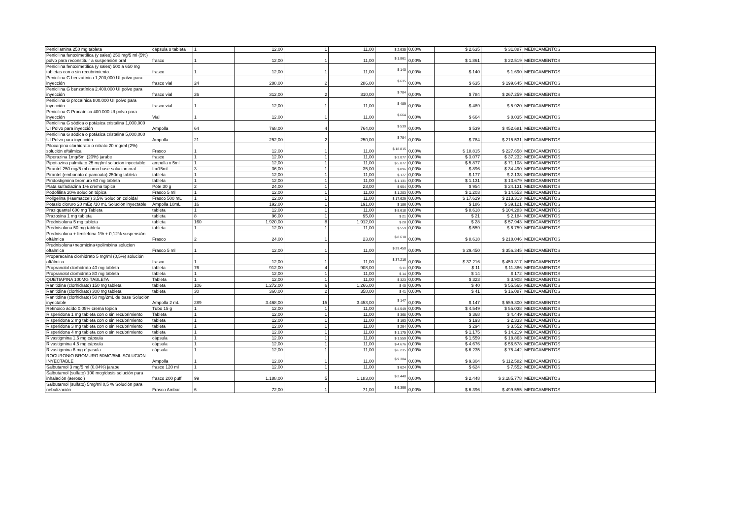| Penicilamina 250 mg tableta | cápsula o tableta | 1 | 12,00 | 1 | 11,00 | $ 2.635 | 0,00% | $ 2.635 | $ 31.887 | MEDICAMENTOS |
| Penicilina fenoximetílica (y sales) 250 mg/5 ml (5%) polvo para reconstituir a suspensión oral | frasco | 1 | 12,00 | 1 | 11,00 | $ 1.861 | 0,00% | $ 1.861 | $ 22.519 | MEDICAMENTOS |
| Penicilina fenoximetílica (y sales) 500 a 650 mg tabletas con o sin recubrimiento. | frasco | 1 | 12,00 | 1 | 11,00 | $ 140 | 0,00% | $ 140 | $ 1.690 | MEDICAMENTOS |
| Penicilina G benzatínica 1,200,000 UI polvo para inyección | frasco vial | 24 | 288,00 | 2 | 286,00 | $ 635 | 0,00% | $ 635 | $ 199.645 | MEDICAMENTOS |
| Penicilina G benzatínica 2.400.000 UI polvo para inyección | frasco vial | 26 | 312,00 | 2 | 310,00 | $ 784 | 0,00% | $ 784 | $ 267.259 | MEDICAMENTOS |
| Penicilina G procaínica 800.000 UI polvo para inyección | frasco vial | 1 | 12,00 | 1 | 11,00 | $ 489 | 0,00% | $ 489 | $ 5.920 | MEDICAMENTOS |
| Penicilina G Procaínica 400.000 UI polvo para inyección | Vial | 1 | 12,00 | 1 | 11,00 | $ 664 | 0,00% | $ 664 | $ 8.035 | MEDICAMENTOS |
| Penicilina G sódica o potásica cristalina 1,000,000 UI Polvo para inyección | Ampolla | 64 | 768,00 | 4 | 764,00 | $ 539 | 0,00% | $ 539 | $ 452.681 | MEDICAMENTOS |
| Penicilina G sódica o potásica cristalina 5,000,000 UI Polvo para inyección | Ampolla | 21 | 252,00 | 2 | 250,00 | $ 784 | 0,00% | $ 784 | $ 215.531 | MEDICAMENTOS |
| Pilocarpina clorhidrato o nitrato 20 mg/ml (2%) solución oftálmica | Frasco | 1 | 12,00 | 1 | 11,00 | $ 18.815 | 0,00% | $ 18.815 | $ 227.658 | MEDICAMENTOS |
| Piperazina 1mg/5ml (20%) jarabe | frasco | 1 | 12,00 | 1 | 11,00 | $ 3.077 | 0,00% | $ 3.077 | $ 37.232 | MEDICAMENTOS |
| Pipotiazina palmitato 25 mg/ml solucion inyectable | ampolla x 5ml | 1 | 12,00 | 1 | 11,00 | $ 5.877 | 0,00% | $ 5.877 | $ 71.108 | MEDICAMENTOS |
| Pirantel 250 mg/5 ml como base solucion oral | fcx15ml | 3 | 36,00 | 1 | 35,00 | $ 896 | 0,00% | $ 896 | $ 34.490 | MEDICAMENTOS |
| Pirantel (embonato ó pamoato) 250mg tableta | tableta | 1 | 12,00 | 1 | 11,00 | $ 177 | 0,00% | $ 177 | $ 2.138 | MEDICAMENTOS |
| Piridostigmina bromuro 60 mg tableta | tableta | 1 | 12,00 | 1 | 11,00 | $ 1.131 | 0,00% | $ 1.131 | $ 13.679 | MEDICAMENTOS |
| Plata sulfadiazina 1% crema topica | Pote 30 g | 2 | 24,00 | 1 | 23,00 | $ 954 | 0,00% | $ 954 | $ 24.131 | MEDICAMENTOS |
| Podofilina 20% solución tópica | Frasco 5 ml | 1 | 12,00 | 1 | 11,00 | $ 1.203 | 0,00% | $ 1.203 | $ 14.553 | MEDICAMENTOS |
| Poligelina (Haemaccel) 3,5% Solución coloidal | Frasco 500 mL | 1 | 12,00 | 1 | 11,00 | $ 17.629 | 0,00% | $ 17.629 | $ 213.313 | MEDICAMENTOS |
| Potasio cloruro 20 mEq /10 mL Solución inyectable | Ampolla 10mL | 16 | 192,00 | 1 | 191,00 | $ 186 | 0,00% | $ 186 | $ 39.121 | MEDICAMENTOS |
| Praziquantel 600 mg Tableta | tableta | 1 | 12,00 | 1 | 11,00 | $ 8.618 | 0,00% | $ 8.618 | $ 104.283 | MEDICAMENTOS |
| Prazosina 1 mg tableta | tableta | 8 | 96,00 | 1 | 95,00 | $ 21 | 0,00% | $ 21 | $ 2.184 | MEDICAMENTOS |
| Prednisolona 5 mg tableta | tableta | 160 | 1.920,00 | 8 | 1.912,00 | $ 28 | 0,00% | $ 28 | $ 57.943 | MEDICAMENTOS |
| Prednisolona 50 mg tableta | tableta | 1 | 12,00 | 1 | 11,00 | $ 559 | 0,00% | $ 559 | $ 6.759 | MEDICAMENTOS |
| Prednisolona + fenilefrina 1% + 0,12% suspensión oftálmica | Frasco | 2 | 24,00 | 1 | 23,00 | $ 8.618 | 0,00% | $ 8.618 | $ 218.046 | MEDICAMENTOS |
| Prednisolona+neomicina+polimixina solucion oftalmica | Frasco 5 ml | 1 | 12,00 | 1 | 11,00 | $ 29.450 | 0,00% | $ 29.450 | $ 356.345 | MEDICAMENTOS |
| Proparacaína clorhidrato 5 mg/ml (0,5%) solución oftálmica | frasco | 1 | 12,00 | 1 | 11,00 | $ 37.216 | 0,00% | $ 37.216 | $ 450.317 | MEDICAMENTOS |
| Propranolol clorhidrato 40 mg tableta | tableta | 76 | 912,00 | 4 | 908,00 | $ 11 | 0,00% | $ 11 | $ 11.386 | MEDICAMENTOS |
| Propranolol clorhidrato 80 mg tableta | tableta | 1 | 12,00 | 1 | 11,00 | $ 14 | 0,00% | $ 14 | $ 172 | MEDICAMENTOS |
| QUETIAPINA 100MG TABLETA | Tableta | 1 | 12,00 | 1 | 11,00 | $ 323 | 0,00% | $ 323 | $ 3.908 | MEDICAMENTOS |
| Ranitidina (clorhidrato) 150 mg tableta | tableta | 106 | 1.272,00 | 6 | 1.266,00 | $ 40 | 0,00% | $ 40 | $ 55.565 | MEDICAMENTOS |
| Ranitidina (clorhidrato) 300 mg tableta | tableta | 30 | 360,00 | 2 | 358,00 | $ 41 | 0,00% | $ 41 | $ 16.087 | MEDICAMENTOS |
| Ranitidina (clorhidrato) 50 mg/2mL de base Solución inyectable | Ampolla 2 mL | 289 | 3.468,00 | 15 | 3.453,00 | $ 147 | 0,00% | $ 147 | $ 559.300 | MEDICAMENTOS |
| Retinoico ácido 0,05% crema topica | Tubo 15 g | 1 | 12,00 | 1 | 11,00 | $ 4.549 | 0,00% | $ 4.549 | $ 55.038 | MEDICAMENTOS |
| Risperidona 1 mg tableta con o sin recubrimiento | Tableta | 1 | 12,00 | 1 | 11,00 | $ 368 | 0,00% | $ 368 | $ 4.449 | MEDICAMENTOS |
| Risperidona 2 mg tableta con o sin recubrimiento | tableta | 1 | 12,00 | 1 | 11,00 | $ 193 | 0,00% | $ 193 | $ 2.333 | MEDICAMENTOS |
| Risperidona 3 mg tableta con o sin recubrimiento | tableta | 1 | 12,00 | 1 | 11,00 | $ 294 | 0,00% | $ 294 | $ 3.552 | MEDICAMENTOS |
| Risperidona 4 mg tableta con o sin recubrimiento | tableta | 1 | 12,00 | 1 | 11,00 | $ 1.175 | 0,00% | $ 1.175 | $ 14.219 | MEDICAMENTOS |
| Rivastigmina 1,5 mg cápsula | cápsula | 1 | 12,00 | 1 | 11,00 | $ 1.559 | 0,00% | $ 1.559 | $ 18.863 | MEDICAMENTOS |
| Rivastigmina 4,5 mg cápsula | cápsula | 1 | 12,00 | 1 | 11,00 | $ 4.676 | 0,00% | $ 4.676 | $ 56.578 | MEDICAMENTOS |
| Rivastigmina 6 mg c´pasula | cápsula | 1 | 12,00 | 1 | 11,00 | $ 6.235 | 0,00% | $ 6.235 | $ 75.442 | MEDICAMENTOS |
| ROCURONIO BROMURO 50MG/5ML SOLUCION INYECTABLE | Ampolla | 1 | 12,00 | 1 | 11,00 | $ 9.304 | 0,00% | $ 9.304 | $ 112.582 | MEDICAMENTOS |
| Salbutamol 3 mg/5 ml (0,04%) jarabe | frasco 120 ml | 1 | 12,00 | 1 | 11,00 | $ 624 | 0,00% | $ 624 | $ 7.552 | MEDICAMENTOS |
| Salbutamol (sulfato) 100 mcg/dosis solución para inhalación (aerosol) | frasco 200 puff | 99 | 1.188,00 | 5 | 1.183,00 | $ 2.448 | 0,00% | $ 2.448 | $ 3.185.778 | MEDICAMENTOS |
| Salbutamol (sulfato) 5mg/ml 0,5 % Solución para nebulización | Frasco Ambar | 6 | 72,00 | 1 | 71,00 | $ 6.396 | 0,00% | $ 6.396 | $ 499.555 | MEDICAMENTOS |